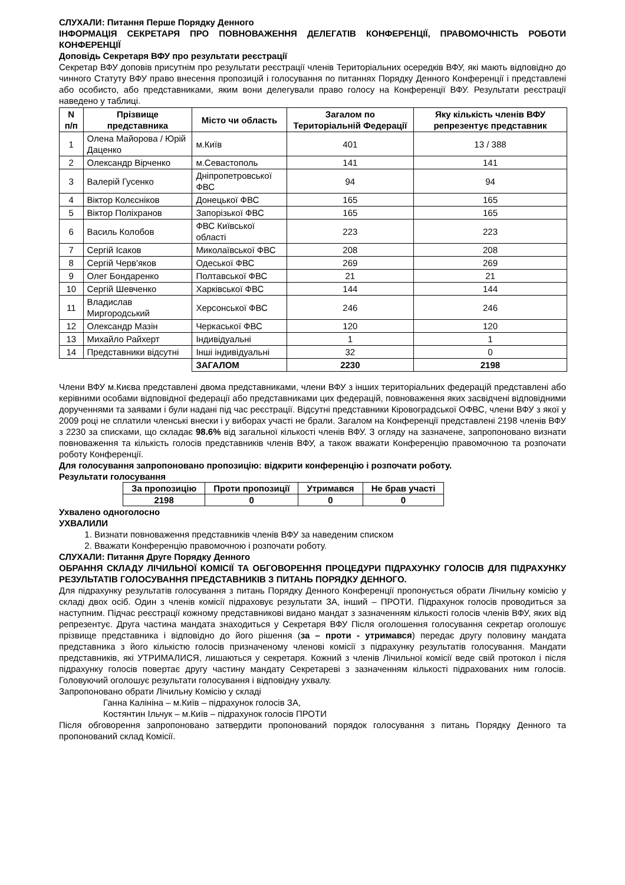СЛУХАЛИ: Питання Перше Порядку Денного
ІНФОРМАЦІЯ СЕКРЕТАРЯ ПРО ПОВНОВАЖЕННЯ ДЕЛЕГАТІВ КОНФЕРЕНЦІЇ, ПРАВОМОЧНІСТЬ РОБОТИ КОНФЕРЕНЦІЇ
Доповідь Секретаря ВФУ про результати реєстрації
Секретар ВФУ доповів присутнім про результати реєстрації членів Територіальних осередків ВФУ, які мають відповідно до чинного Статуту ВФУ право внесення пропозицій і голосування по питаннях Порядку Денного Конференції і представлені або особисто, або представниками, яким вони делегували право голосу на Конференції ВФУ. Результати реєстрації наведено у таблиці.
| N п/п | Прізвище представника | Місто чи область | Загалом по Територіальній Федерації | Яку кількість членів ВФУ репрезентує представник |
| --- | --- | --- | --- | --- |
| 1 | Олена Майорова / Юрій Даценко | м.Київ | 401 | 13 / 388 |
| 2 | Олександр Вірченко | м.Севастополь | 141 | 141 |
| 3 | Валерій Гусенко | Дніпропетровської ФВС | 94 | 94 |
| 4 | Віктор Колєсніков | Донецької ФВС | 165 | 165 |
| 5 | Віктор Поліхранов | Запорізької ФВС | 165 | 165 |
| 6 | Василь Колобов | ФВС Київської області | 223 | 223 |
| 7 | Сергій Ісаков | Миколаївської ФВС | 208 | 208 |
| 8 | Сергій Черв'яков | Одеської ФВС | 269 | 269 |
| 9 | Олег Бондаренко | Полтавської ФВС | 21 | 21 |
| 10 | Сергій Шевченко | Харківської ФВС | 144 | 144 |
| 11 | Владислав Миргородський | Херсонської ФВС | 246 | 246 |
| 12 | Олександр Мазін | Черкаської ФВС | 120 | 120 |
| 13 | Михайло Райхерт | Індивідуальні | 1 | 1 |
| 14 | Представники відсутні | Інші індивідуальні | 32 | 0 |
| | | ЗАГАЛОМ | 2230 | 2198 |
Члени ВФУ м.Києва представлені двома представниками, члени ВФУ з інших територіальних федерацій представлені або керівними особами відповідної федерації або представниками цих федерацій, повноваження яких засвідчені відповідними дорученнями та заявами і були надані під час реєстрації. Відсутні представники Кіровоградської ОФВС, члени ВФУ з якої у 2009 році не сплатили членські внески і у виборах участі не брали. Загалом на Конференції представлені 2198 членів ВФУ з 2230 за списками, що складає 98.6% від загальної кількості членів ВФУ. З огляду на зазначене, запропоновано визнати повноваження та кількість голосів представників членів ВФУ, а також вважати Конференцію правомочною та розпочати роботу Конференції.
Для голосування запропоновано пропозицію: відкрити конференцію і розпочати роботу.
Результати голосування
| За пропозицію | Проти пропозиції | Утримався | Не брав участі |
| --- | --- | --- | --- |
| 2198 | 0 | 0 | 0 |
Ухвалено одноголосно
УХВАЛИЛИ
1. Визнати повноваження представників членів ВФУ за наведеним списком
2. Вважати Конференцію правомочною і розпочати роботу.
СЛУХАЛИ: Питання Друге Порядку Денного
ОБРАННЯ СКЛАДУ ЛІЧИЛЬНОЇ КОМІСІЇ ТА ОБГОВОРЕННЯ ПРОЦЕДУРИ ПІДРАХУНКУ ГОЛОСІВ ДЛЯ ПІДРАХУНКУ РЕЗУЛЬТАТІВ ГОЛОСУВАННЯ ПРЕДСТАВНИКІВ З ПИТАНЬ ПОРЯДКУ ДЕННОГО.
Для підрахунку результатів голосування з питань Порядку Денного Конференції пропонується обрати Лічильну комісію у складі двох осіб. Один з членів комісії підраховує результати ЗА, інший – ПРОТИ. Підрахунок голосів проводиться за наступним. Підчас реєстрації кожному представникові видано мандат з зазначенням кількості голосів членів ВФУ, яких від репрезентує. Друга частина мандата знаходиться у Секретаря ВФУ Після оголошення голосування секретар оголошує прізвище представника і відповідно до його рішення (за – проти - утримався) передає другу половину мандата представника з його кількістю голосів призначеному членові комісії з підрахунку результатів голосування. Мандати представників, які УТРИМАЛИСЯ, лишаються у секретаря. Кожний з членів Лічильної комісії веде свій протокол і після підрахунку голосів повертає другу частину мандату Секретареві з зазначенням кількості підрахованих ним голосів. Головуючий оголошує результати голосування і відповідну ухвалу.
Запропоновано обрати Лічильну Комісію у складі
Ганна Калініна – м.Київ – підрахунок голосів ЗА,
Костянтин Ільчук – м.Київ – підрахунок голосів ПРОТИ
Після обговорення запропоновано затвердити пропонований порядок голосування з питань Порядку Денного та пропонований склад Комісії.